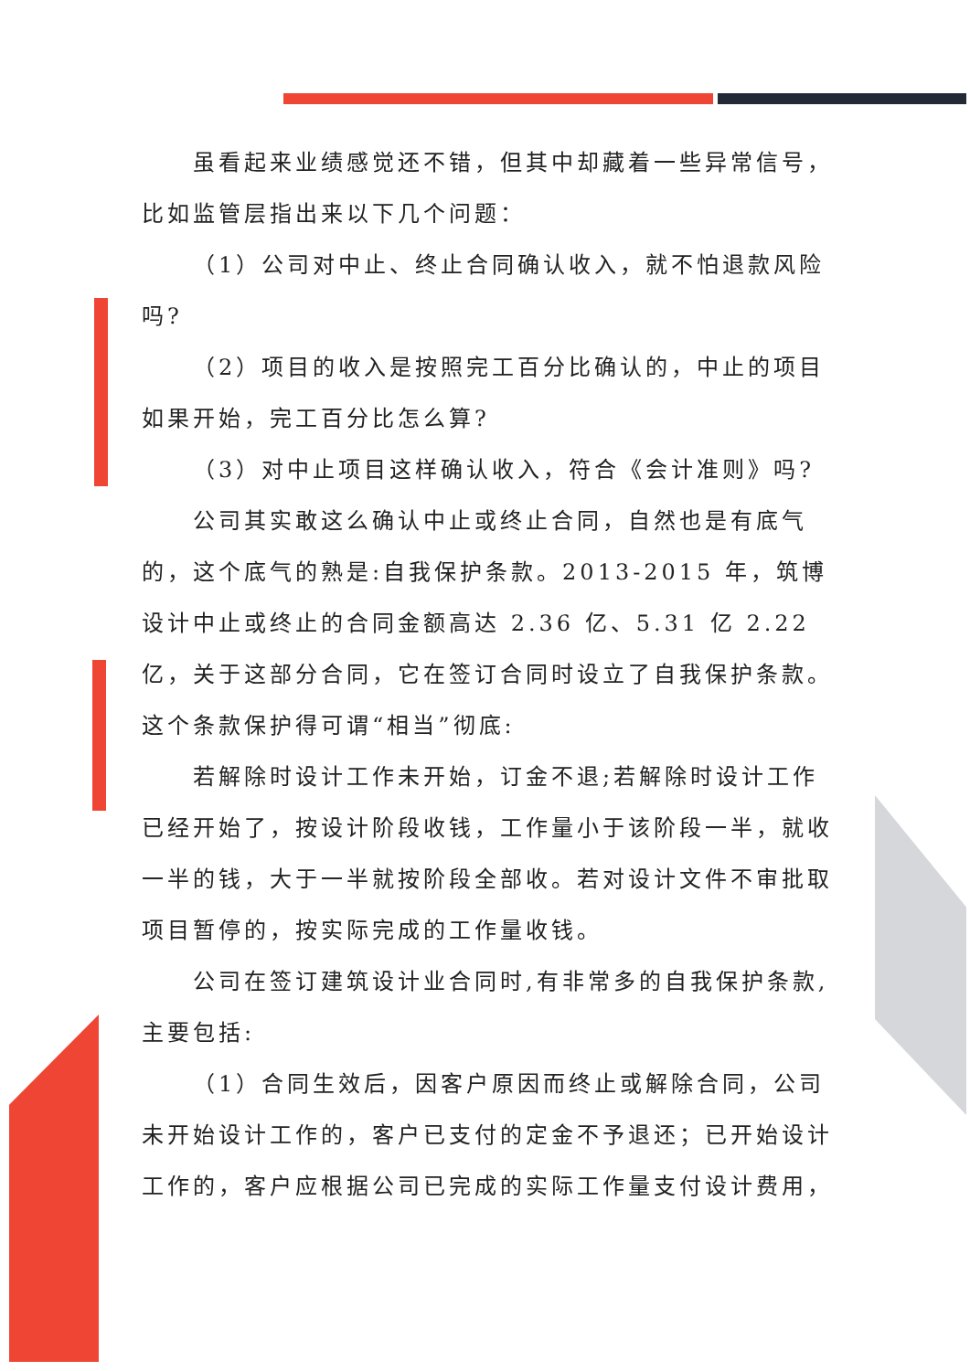虽看起来业绩感觉还不错，但其中却藏着一些异常信号，
比如监管层指出来以下几个问题：
（1）公司对中止、终止合同确认收入，就不怕退款风险
吗?
（2）项目的收入是按照完工百分比确认的，中止的项目
如果开始，完工百分比怎么算?
（3）对中止项目这样确认收入，符合《会计准则》吗?
公司其实敢这么确认中止或终止合同，自然也是有底气的，这个底气的熟是:自我保护条款。2013-2015 年，筑博设计中止或终止的合同金额高达 2.36 亿、5.31 亿 2.22 亿，关于这部分合同，它在签订合同时设立了自我保护条款。这个条款保护得可谓“相当”彻底:
若解除时设计工作未开始，订金不退;若解除时设计工作已经开始了，按设计阶段收钱，工作量小于该阶段一半，就收一半的钱，大于一半就按阶段全部收。若对设计文件不审批取项目暂停的，按实际完成的工作量收钱。
公司在签订建筑设计业合同时,有非常多的自我保护条款,主要包括:
（1）合同生效后，因客户原因而终止或解除合同，公司未开始设计工作的，客户已支付的定金不予退还；已开始设计工作的，客户应根据公司已完成的实际工作量支付设计费用，